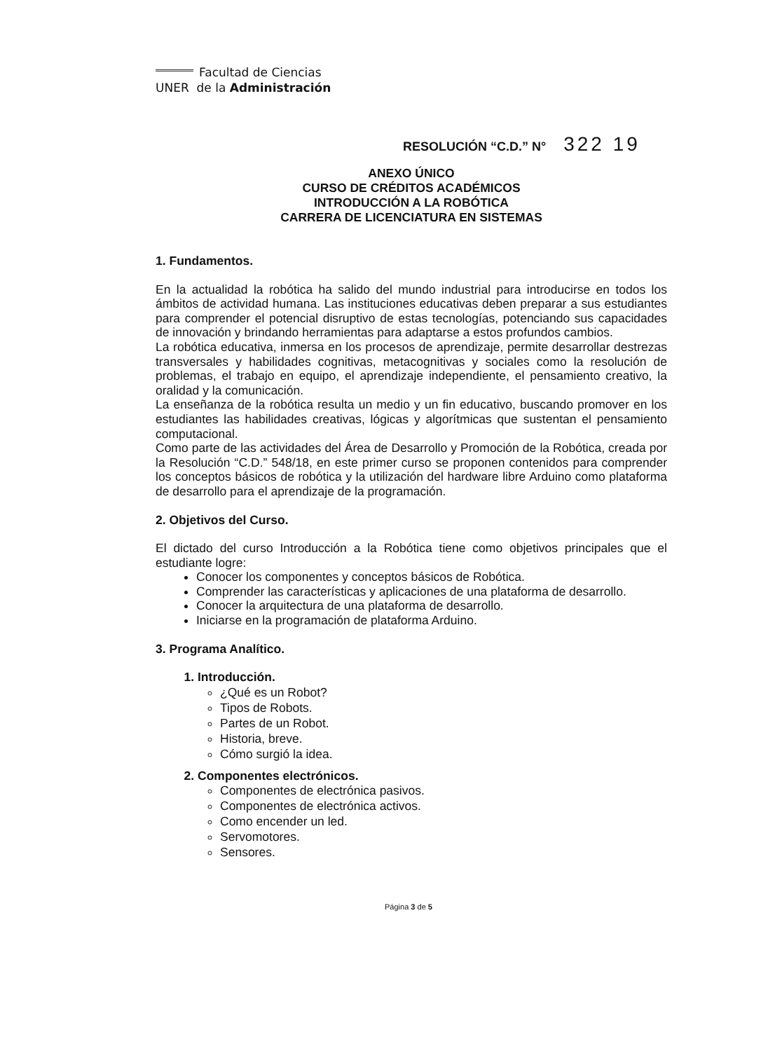Facultad de Ciencias
UNER de la Administración
RESOLUCIÓN “C.D.” N° 322 19
ANEXO ÚNICO
CURSO DE CRÉDITOS ACADÉMICOS
INTRODUCCIÓN A LA ROBÓTICA
CARRERA DE LICENCIATURA EN SISTEMAS
1. Fundamentos.
En la actualidad la robótica ha salido del mundo industrial para introducirse en todos los ámbitos de actividad humana. Las instituciones educativas deben preparar a sus estudiantes para comprender el potencial disruptivo de estas tecnologías, potenciando sus capacidades de innovación y brindando herramientas para adaptarse a estos profundos cambios.
La robótica educativa, inmersa en los procesos de aprendizaje, permite desarrollar destrezas transversales y habilidades cognitivas, metacognitivas y sociales como la resolución de problemas, el trabajo en equipo, el aprendizaje independiente, el pensamiento creativo, la oralidad y la comunicación.
La enseñanza de la robótica resulta un medio y un fin educativo, buscando promover en los estudiantes las habilidades creativas, lógicas y algorítmicas que sustentan el pensamiento computacional.
Como parte de las actividades del Área de Desarrollo y Promoción de la Robótica, creada por la Resolución “C.D.” 548/18, en este primer curso se proponen contenidos para comprender los conceptos básicos de robótica y la utilización del hardware libre Arduino como plataforma de desarrollo para el aprendizaje de la programación.
2. Objetivos del Curso.
El dictado del curso Introducción a la Robótica tiene como objetivos principales que el estudiante logre:
Conocer los componentes y conceptos básicos de Robótica.
Comprender las características y aplicaciones de una plataforma de desarrollo.
Conocer la arquitectura de una plataforma de desarrollo.
Iniciarse en la programación de plataforma Arduino.
3. Programa Analítico.
1. Introducción.
¿Qué es un Robot?
Tipos de Robots.
Partes de un Robot.
Historia, breve.
Cómo surgió la idea.
2. Componentes electrónicos.
Componentes de electrónica pasivos.
Componentes de electrónica activos.
Como encender un led.
Servomotores.
Sensores.
Página 3 de 5